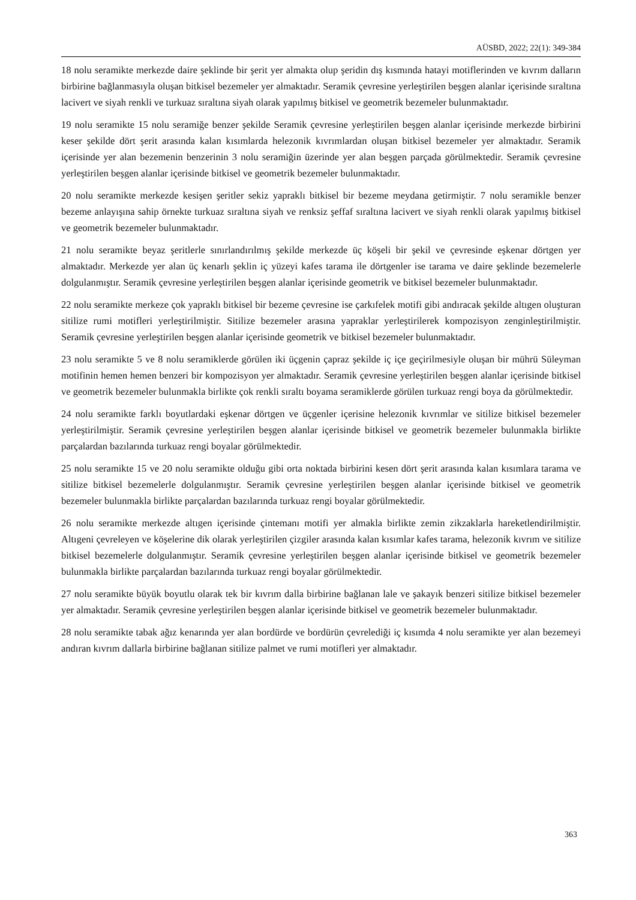AÜSBD, 2022; 22(1): 349-384
18 nolu seramikte merkezde daire şeklinde bir şerit yer almakta olup şeridin dış kısmında hatayi motiflerinden ve kıvrım dalların birbirine bağlanmasıyla oluşan bitkisel bezemeler yer almaktadır. Seramik çevresine yerleştirilen beşgen alanlar içerisinde sıraltına lacivert ve siyah renkli ve turkuaz sıraltına siyah olarak yapılmış bitkisel ve geometrik bezemeler bulunmaktadır.
19 nolu seramikte 15 nolu seramiğe benzer şekilde Seramik çevresine yerleştirilen beşgen alanlar içerisinde merkezde birbirini keser şekilde dört şerit arasında kalan kısımlarda helezonik kıvrımlardan oluşan bitkisel bezemeler yer almaktadır. Seramik içerisinde yer alan bezemenin benzerinin 3 nolu seramiğin üzerinde yer alan beşgen parçada görülmektedir. Seramik çevresine yerleştirilen beşgen alanlar içerisinde bitkisel ve geometrik bezemeler bulunmaktadır.
20 nolu seramikte merkezde kesişen şeritler sekiz yapraklı bitkisel bir bezeme meydana getirmiştir. 7 nolu seramikle benzer bezeme anlayışına sahip örnekte turkuaz sıraltına siyah ve renksiz şeffaf sıraltına lacivert ve siyah renkli olarak yapılmış bitkisel ve geometrik bezemeler bulunmaktadır.
21 nolu seramikte beyaz şeritlerle sınırlandırılmış şekilde merkezde üç köşeli bir şekil ve çevresinde eşkenar dörtgen yer almaktadır. Merkezde yer alan üç kenarlı şeklin iç yüzeyi kafes tarama ile dörtgenler ise tarama ve daire şeklinde bezemelerle dolgulanmıştır. Seramik çevresine yerleştirilen beşgen alanlar içerisinde geometrik ve bitkisel bezemeler bulunmaktadır.
22 nolu seramikte merkeze çok yapraklı bitkisel bir bezeme çevresine ise çarkıfelek motifi gibi andıracak şekilde altıgen oluşturan sitilize rumi motifleri yerleştirilmiştir. Sitilize bezemeler arasına yapraklar yerleştirilerek kompozisyon zenginleştirilmiştir. Seramik çevresine yerleştirilen beşgen alanlar içerisinde geometrik ve bitkisel bezemeler bulunmaktadır.
23 nolu seramikte 5 ve 8 nolu seramiklerde görülen iki üçgenin çapraz şekilde iç içe geçirilmesiyle oluşan bir mührü Süleyman motifinin hemen hemen benzeri bir kompozisyon yer almaktadır. Seramik çevresine yerleştirilen beşgen alanlar içerisinde bitkisel ve geometrik bezemeler bulunmakla birlikte çok renkli sıraltı boyama seramiklerde görülen turkuaz rengi boya da görülmektedir.
24 nolu seramikte farklı boyutlardaki eşkenar dörtgen ve üçgenler içerisine helezonik kıvrımlar ve sitilize bitkisel bezemeler yerleştirilmiştir. Seramik çevresine yerleştirilen beşgen alanlar içerisinde bitkisel ve geometrik bezemeler bulunmakla birlikte parçalardan bazılarında turkuaz rengi boyalar görülmektedir.
25 nolu seramikte 15 ve 20 nolu seramikte olduğu gibi orta noktada birbirini kesen dört şerit arasında kalan kısımlara tarama ve sitilize bitkisel bezemelerle dolgulanmıştır. Seramik çevresine yerleştirilen beşgen alanlar içerisinde bitkisel ve geometrik bezemeler bulunmakla birlikte parçalardan bazılarında turkuaz rengi boyalar görülmektedir.
26 nolu seramikte merkezde altıgen içerisinde çintemanı motifi yer almakla birlikte zemin zikzaklarla hareketlendirilmiştir. Altıgeni çevreleyen ve köşelerine dik olarak yerleştirilen çizgiler arasında kalan kısımlar kafes tarama, helezonik kıvrım ve sitilize bitkisel bezemelerle dolgulanmıştır. Seramik çevresine yerleştirilen beşgen alanlar içerisinde bitkisel ve geometrik bezemeler bulunmakla birlikte parçalardan bazılarında turkuaz rengi boyalar görülmektedir.
27 nolu seramikte büyük boyutlu olarak tek bir kıvrım dalla birbirine bağlanan lale ve şakayık benzeri sitilize bitkisel bezemeler yer almaktadır. Seramik çevresine yerleştirilen beşgen alanlar içerisinde bitkisel ve geometrik bezemeler bulunmaktadır.
28 nolu seramikte tabak ağız kenarında yer alan bordürde ve bordürün çevrelediği iç kısımda 4 nolu seramikte yer alan bezemeyi andıran kıvrım dallarla birbirine bağlanan sitilize palmet ve rumi motifleri yer almaktadır.
363